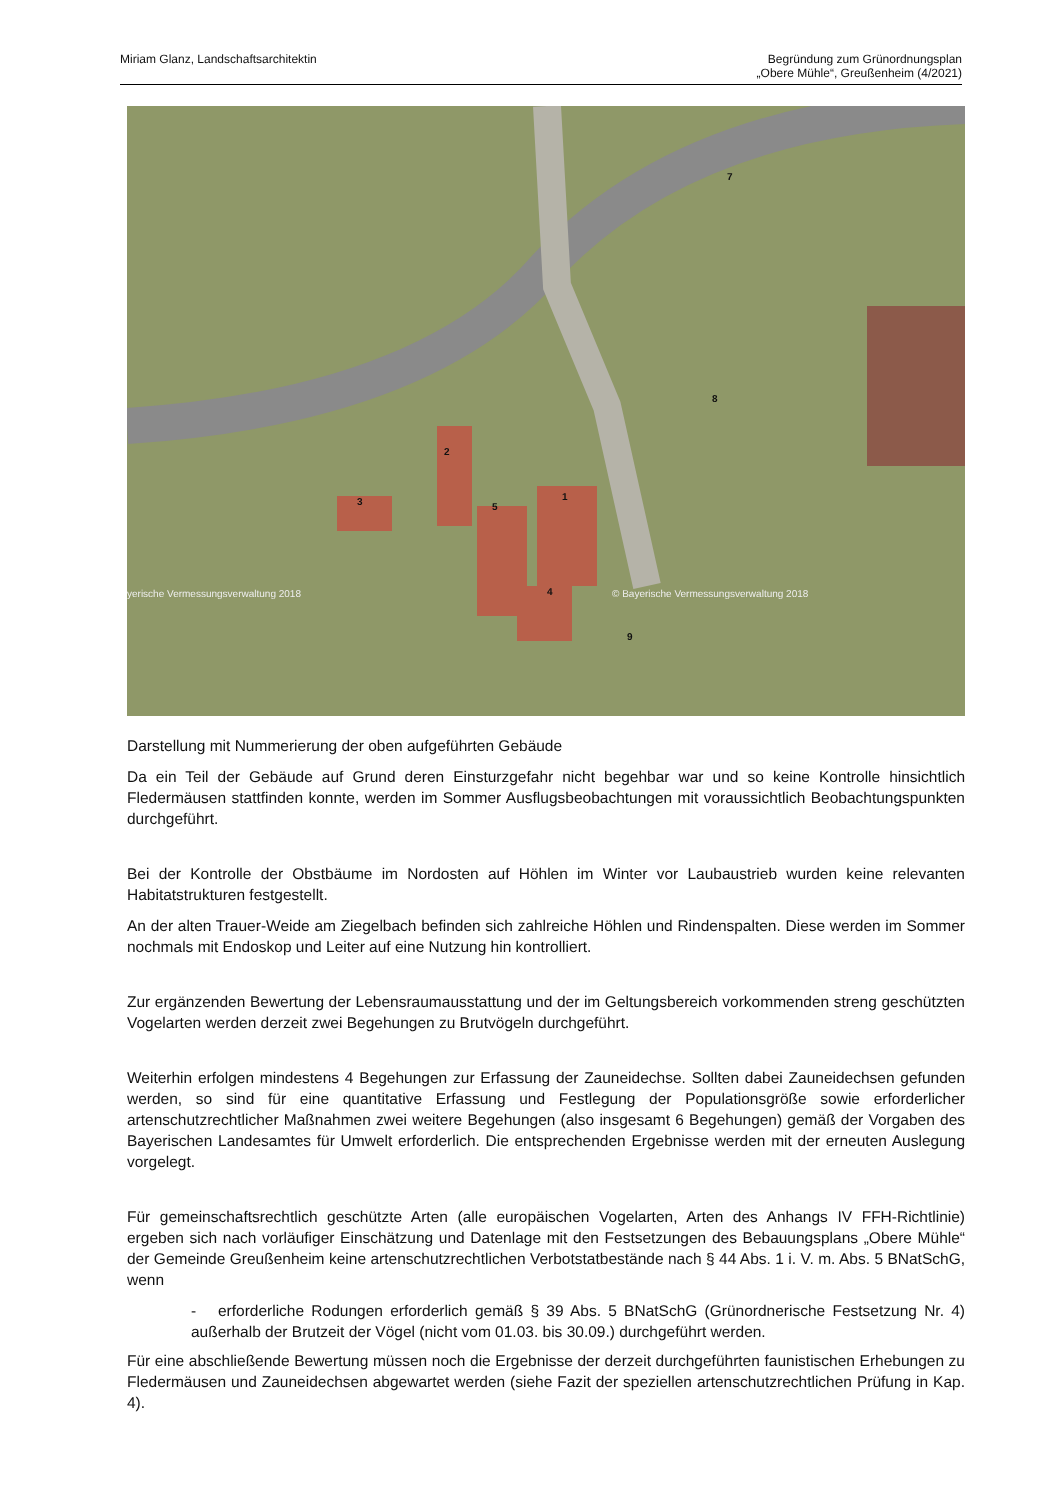Miriam Glanz, Landschaftsarchitektin
Begründung zum Grünordnungsplan
„Obere Mühle“, Greußenheim (4/2021)
1
2
3
4
5
7
8
9
yerische Vermessungsverwaltung 2018 © Bayerische Vermessungsverwaltung 2018
Darstellung mit Nummerierung der oben aufgeführten Gebäude
Da ein Teil der Gebäude auf Grund deren Einsturzgefahr nicht begehbar war und so keine Kontrolle hinsichtlich Fledermäusen stattfinden konnte, werden im Sommer Ausflugsbeobachtungen mit voraussichtlich Beobachtungspunkten durchgeführt.
Bei der Kontrolle der Obstbäume im Nordosten auf Höhlen im Winter vor Laubaustrieb wurden keine relevanten Habitatstrukturen festgestellt.
An der alten Trauer-Weide am Ziegelbach befinden sich zahlreiche Höhlen und Rindenspalten. Diese werden im Sommer nochmals mit Endoskop und Leiter auf eine Nutzung hin kontrolliert.
Zur ergänzenden Bewertung der Lebensraumausstattung und der im Geltungsbereich vorkommenden streng geschützten Vogelarten werden derzeit zwei Begehungen zu Brutvögeln durchgeführt.
Weiterhin erfolgen mindestens 4 Begehungen zur Erfassung der Zauneidechse. Sollten dabei Zauneidechsen gefunden werden, so sind für eine quantitative Erfassung und Festlegung der Populationsgröße sowie erforderlicher artenschutzrechtlicher Maßnahmen zwei weitere Begehungen (also insgesamt 6 Begehungen) gemäß der Vorgaben des Bayerischen Landesamtes für Umwelt erforderlich. Die entsprechenden Ergebnisse werden mit der erneuten Auslegung vorgelegt.
Für gemeinschaftsrechtlich geschützte Arten (alle europäischen Vogelarten, Arten des Anhangs IV FFH-Richtlinie) ergeben sich nach vorläufiger Einschätzung und Datenlage mit den Festsetzungen des Bebauungsplans „Obere Mühle“ der Gemeinde Greußenheim keine artenschutzrechtlichen Verbotstatbestände nach § 44 Abs. 1 i. V. m. Abs. 5 BNatSchG, wenn
- erforderliche Rodungen erforderlich gemäß § 39 Abs. 5 BNatSchG (Grünordnerische Festsetzung Nr. 4) außerhalb der Brutzeit der Vögel (nicht vom 01.03. bis 30.09.) durchgeführt werden.
Für eine abschließende Bewertung müssen noch die Ergebnisse der derzeit durchgeführten faunistischen Erhebungen zu Fledermäusen und Zauneidechsen abgewartet werden (siehe Fazit der speziellen artenschutzrechtlichen Prüfung in Kap. 4).